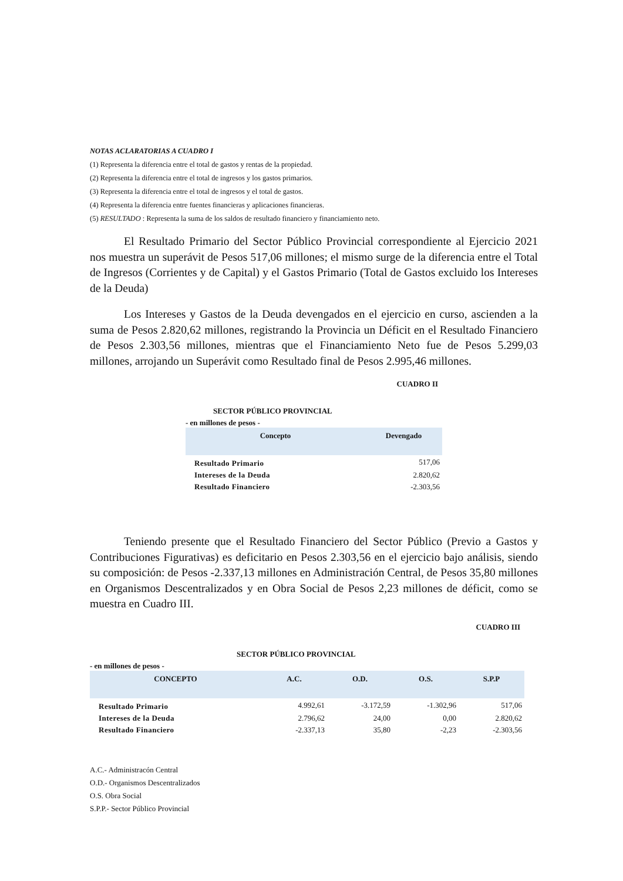NOTAS ACLARATORIAS A CUADRO I
(1) Representa la diferencia entre el total de gastos y rentas de la propiedad.
(2) Representa la diferencia entre el total de ingresos y los gastos primarios.
(3) Representa la diferencia entre el total de ingresos y el total de gastos.
(4) Representa la diferencia entre fuentes financieras y aplicaciones financieras.
(5) RESULTADO : Representa la suma de los saldos de resultado financiero y financiamiento neto.
El Resultado Primario del Sector Público Provincial correspondiente al Ejercicio 2021 nos muestra un superávit de Pesos 517,06 millones; el mismo surge de la diferencia entre el Total de Ingresos (Corrientes y de Capital) y el Gastos Primario (Total de Gastos excluido los Intereses de la Deuda)
Los Intereses y Gastos de la Deuda devengados en el ejercicio en curso, ascienden a la suma de Pesos 2.820,62 millones, registrando la Provincia un Déficit en el Resultado Financiero de Pesos 2.303,56 millones, mientras que el Financiamiento Neto fue de Pesos 5.299,03 millones, arrojando un Superávit como Resultado final de Pesos 2.995,46 millones.
CUADRO II
SECTOR PÚBLICO PROVINCIAL
- en millones de pesos -
| Concepto | Devengado |
| --- | --- |
| Resultado Primario | 517,06 |
| Intereses de la Deuda | 2.820,62 |
| Resultado Financiero | -2.303,56 |
Teniendo presente que el Resultado Financiero del Sector Público (Previo a Gastos y Contribuciones Figurativas) es deficitario en Pesos 2.303,56 en el ejercicio bajo análisis, siendo su composición: de Pesos -2.337,13 millones en Administración Central, de Pesos 35,80 millones en Organismos Descentralizados y en Obra Social de Pesos 2,23 millones de déficit, como se muestra en Cuadro III.
CUADRO III
SECTOR PÚBLICO PROVINCIAL
- en millones de pesos -
| CONCEPTO | A.C. | O.D. | O.S. | S.P.P |
| --- | --- | --- | --- | --- |
| Resultado Primario | 4.992,61 | -3.172,59 | -1.302,96 | 517,06 |
| Intereses de la Deuda | 2.796,62 | 24,00 | 0,00 | 2.820,62 |
| Resultado Financiero | -2.337,13 | 35,80 | -2,23 | -2.303,56 |
A.C.- Administracón Central
O.D.- Organismos Descentralizados
O.S. Obra Social
S.P.P.- Sector Público Provincial